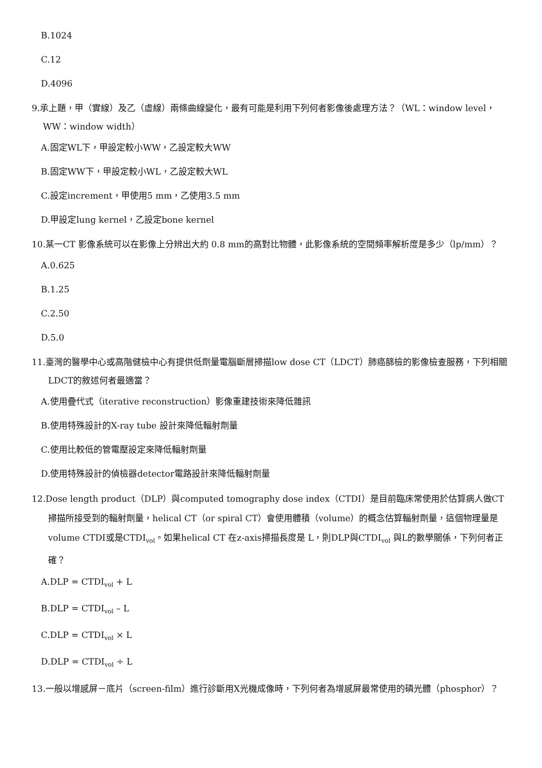B.1024
C.12
D.4096
9.承上題，甲（實線）及乙（虛線）兩條曲線變化，最有可能是利用下列何者影像後處理方法？（WL：window level，WW：window width）
A.固定WL下，甲設定較小WW，乙設定較大WW
B.固定WW下，甲設定較小WL，乙設定較大WL
C.設定increment，甲使用5 mm，乙使用3.5 mm
D.甲設定lung kernel，乙設定bone kernel
10.某一CT 影像系統可以在影像上分辨出大約 0.8 mm的高對比物體，此影像系統的空間頻率解析度是多少（lp/mm）？
A.0.625
B.1.25
C.2.50
D.5.0
11.臺灣的醫學中心或高階健檢中心有提供低劑量電腦斷層掃描low dose CT（LDCT）肺癌篩檢的影像檢查服務，下列相關LDCT的敘述何者最適當？
A.使用疊代式（iterative reconstruction）影像重建技術來降低雜訊
B.使用特殊設計的X-ray tube 設計來降低輻射劑量
C.使用比較低的管電壓設定來降低輻射劑量
D.使用特殊設計的偵檢器detector電路設計來降低輻射劑量
12.Dose length product（DLP）與computed tomography dose index（CTDI）是目前臨床常使用於估算病人做CT掃描所接受到的輻射劑量，helical CT（or spiral CT）會使用體積（volume）的概念估算輻射劑量，這個物理量是volume CTDI或是CTDI<sub>vol</sub>。如果helical CT 在z-axis掃描長度是 L，則DLP與CTDI<sub>vol</sub> 與L的數學關係，下列何者正確？
A.DLP = CTDI<sub>vol</sub> + L
B.DLP = CTDI<sub>vol</sub> – L
C.DLP = CTDI<sub>vol</sub> × L
D.DLP = CTDI<sub>vol</sub> ÷ L
13.一般以增感屏－底片（screen-film）進行診斷用X光機成像時，下列何者為增感屏最常使用的磷光體（phosphor）？